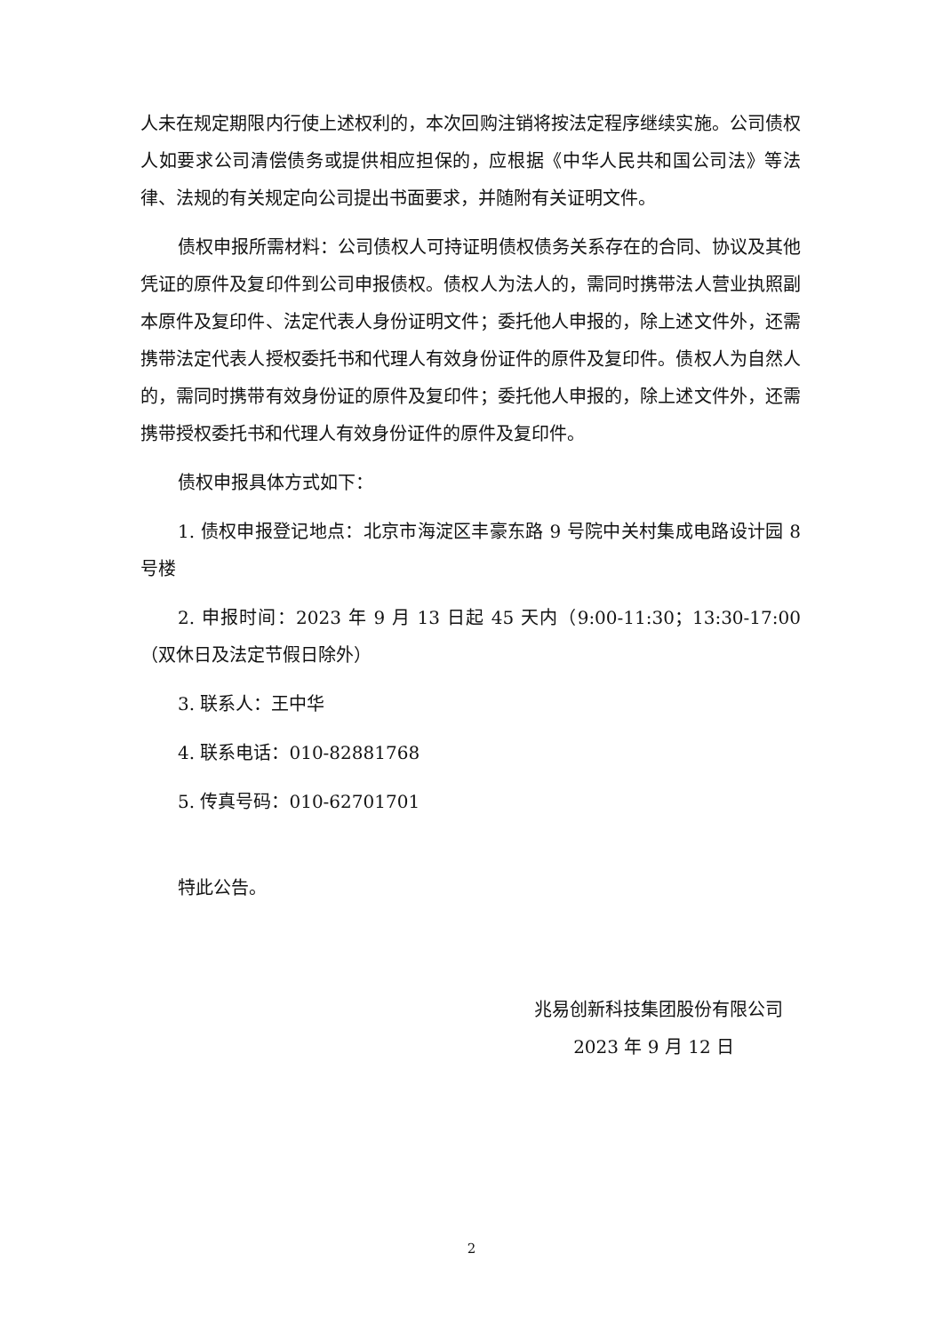人未在规定期限内行使上述权利的，本次回购注销将按法定程序继续实施。公司债权人如要求公司清偿债务或提供相应担保的，应根据《中华人民共和国公司法》等法律、法规的有关规定向公司提出书面要求，并随附有关证明文件。
债权申报所需材料：公司债权人可持证明债权债务关系存在的合同、协议及其他凭证的原件及复印件到公司申报债权。债权人为法人的，需同时携带法人营业执照副本原件及复印件、法定代表人身份证明文件；委托他人申报的，除上述文件外，还需携带法定代表人授权委托书和代理人有效身份证件的原件及复印件。债权人为自然人的，需同时携带有效身份证的原件及复印件；委托他人申报的，除上述文件外，还需携带授权委托书和代理人有效身份证件的原件及复印件。
债权申报具体方式如下：
1. 债权申报登记地点：北京市海淀区丰豪东路 9 号院中关村集成电路设计园 8 号楼
2. 申报时间：2023 年 9 月 13 日起 45 天内（9:00-11:30；13:30-17:00（双休日及法定节假日除外）
3. 联系人：王中华
4. 联系电话：010-82881768
5. 传真号码：010-62701701
特此公告。
兆易创新科技集团股份有限公司
2023 年 9 月 12 日
2